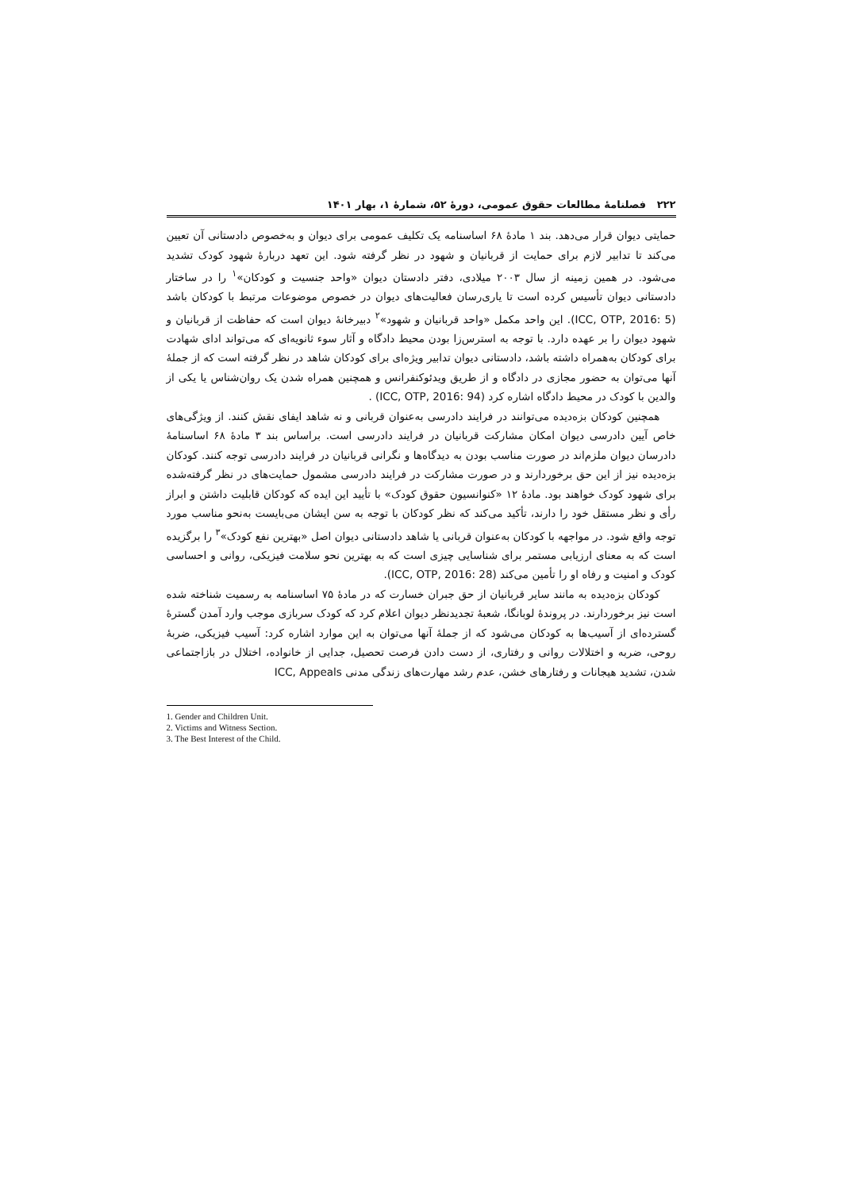۲۲۲ فصلنامهٔ مطالعات حقوق عمومی، دورهٔ ۵۲، شمارهٔ ۱، بهار ۱۴۰۱
حمایتی دیوان قرار می‌دهد. بند ۱ مادهٔ ۶۸ اساسنامه یک تکلیف عمومی برای دیوان و به‌خصوص دادستانی آن تعیین می‌کند تا تدابیر لازم برای حمایت از قربانیان و شهود در نظر گرفته شود. این تعهد دربارهٔ شهود کودک تشدید می‌شود. در همین زمینه از سال ۲۰۰۳ میلادی، دفتر دادستان دیوان «واحد جنسیت و کودکان»<sup>۱</sup> را در ساختار دادستانی دیوان تأسیس کرده است تا یاری‌رسان فعالیت‌های دیوان در خصوص موضوعات مرتبط با کودکان باشد (ICC, OTP, 2016: 5). این واحد مکمل «واحد قربانیان و شهود»<sup>۲</sup> دبیرخانهٔ دیوان است که حفاظت از قربانیان و شهود دیوان را بر عهده دارد. با توجه به استرس‌زا بودن محیط دادگاه و آثار سوء ثانویه‌ای که می‌تواند ادای شهادت برای کودکان به‌همراه داشته باشد، دادستانی دیوان تدابیر ویژه‌ای برای کودکان شاهد در نظر گرفته است که از جملهٔ آنها می‌توان به حضور مجازی در دادگاه و از طریق ویدئوکنفرانس و همچنین همراه شدن یک روان‌شناس یا یکی از والدین با کودک در محیط دادگاه اشاره کرد (ICC, OTP, 2016: 94) .
همچنین کودکان بزه‌دیده می‌توانند در فرایند دادرسی به‌عنوان قربانی و نه شاهد ایفای نقش کنند. از ویژگی‌های خاص آیین دادرسی دیوان امکان مشارکت قربانیان در فرایند دادرسی است. براساس بند ۳ مادهٔ ۶۸ اساسنامهٔ دادرسان دیوان ملزم‌اند در صورت مناسب بودن به دیدگاه‌ها و نگرانی قربانیان در فرایند دادرسی توجه کنند. کودکان بزه‌دیده نیز از این حق برخوردارند و در صورت مشارکت در فرایند دادرسی مشمول حمایت‌های در نظر گرفته‌شده برای شهود کودک خواهند بود. مادهٔ ۱۲ «کنوانسیون حقوق کودک» با تأیید این ایده که کودکان قابلیت داشتن و ابراز رأی و نظر مستقل خود را دارند، تأکید می‌کند که نظر کودکان با توجه به سن ایشان می‌بایست به‌نحو مناسب مورد توجه واقع شود. در مواجهه با کودکان به‌عنوان قربانی یا شاهد دادستانی دیوان اصل «بهترین نفع کودک»<sup>۳</sup> را برگزیده است که به معنای ارزیابی مستمر برای شناسایی چیزی است که به بهترین نحو سلامت فیزیکی، روانی و احساسی کودک و امنیت و رفاه او را تأمین می‌کند (ICC, OTP, 2016: 28).
کودکان بزه‌دیده به مانند سایر قربانیان از حق جبران خسارت که در مادهٔ ۷۵ اساسنامه به رسمیت شناخته شده است نیز برخوردارند. در پروندهٔ لوبانگا، شعبهٔ تجدیدنظر دیوان اعلام کرد که کودک سربازی موجب وارد آمدن گسترهٔ گسترده‌ای از آسیب‌ها به کودکان می‌شود که از جملهٔ آنها می‌توان به این موارد اشاره کرد: آسیب فیزیکی، ضربهٔ روحی، ضربه و اختلالات روانی و رفتاری، از دست دادن فرصت تحصیل، جدایی از خانواده، اختلال در بازاجتماعی شدن، تشدید هیجانات و رفتارهای خشن، عدم رشد مهارت‌های زندگی مدنی ICC, Appeals
1. Gender and Children Unit.
2. Victims and Witness Section.
3. The Best Interest of the Child.